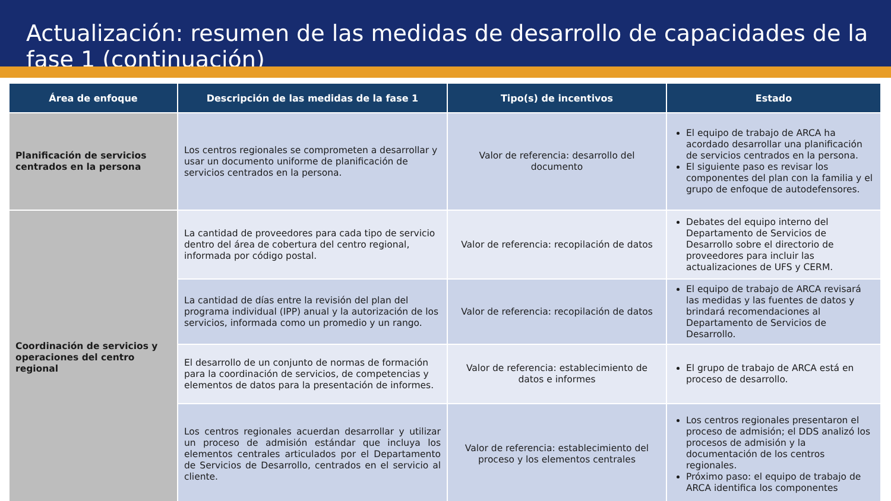Actualización: resumen de las medidas de desarrollo de capacidades de la fase 1 (continuación)
| Área de enfoque | Descripción de las medidas de la fase 1 | Tipo(s) de incentivos | Estado |
| --- | --- | --- | --- |
| Planificación de servicios centrados en la persona | Los centros regionales se comprometen a desarrollar y usar un documento uniforme de planificación de servicios centrados en la persona. | Valor de referencia: desarrollo del documento | El equipo de trabajo de ARCA ha acordado desarrollar una planificación de servicios centrados en la persona. El siguiente paso es revisar los componentes del plan con la familia y el grupo de enfoque de autodefensores. |
| Coordinación de servicios y operaciones del centro regional | La cantidad de proveedores para cada tipo de servicio dentro del área de cobertura del centro regional, informada por código postal. | Valor de referencia: recopilación de datos | Debates del equipo interno del Departamento de Servicios de Desarrollo sobre el directorio de proveedores para incluir las actualizaciones de UFS y CERM. |
| | La cantidad de días entre la revisión del plan del programa individual (IPP) anual y la autorización de los servicios, informada como un promedio y un rango. | Valor de referencia: recopilación de datos | El equipo de trabajo de ARCA revisará las medidas y las fuentes de datos y brindará recomendaciones al Departamento de Servicios de Desarrollo. |
| | El desarrollo de un conjunto de normas de formación para la coordinación de servicios, de competencias y elementos de datos para la presentación de informes. | Valor de referencia: establecimiento de datos e informes | El grupo de trabajo de ARCA está en proceso de desarrollo. |
| | Los centros regionales acuerdan desarrollar y utilizar un proceso de admisión estándar que incluya los elementos centrales articulados por el Departamento de Servicios de Desarrollo, centrados en el servicio al cliente. | Valor de referencia: establecimiento del proceso y los elementos centrales | Los centros regionales presentaron el proceso de admisión; el DDS analizó los procesos de admisión y la documentación de los centros regionales. Próximo paso: el equipo de trabajo de ARCA identifica los componentes |